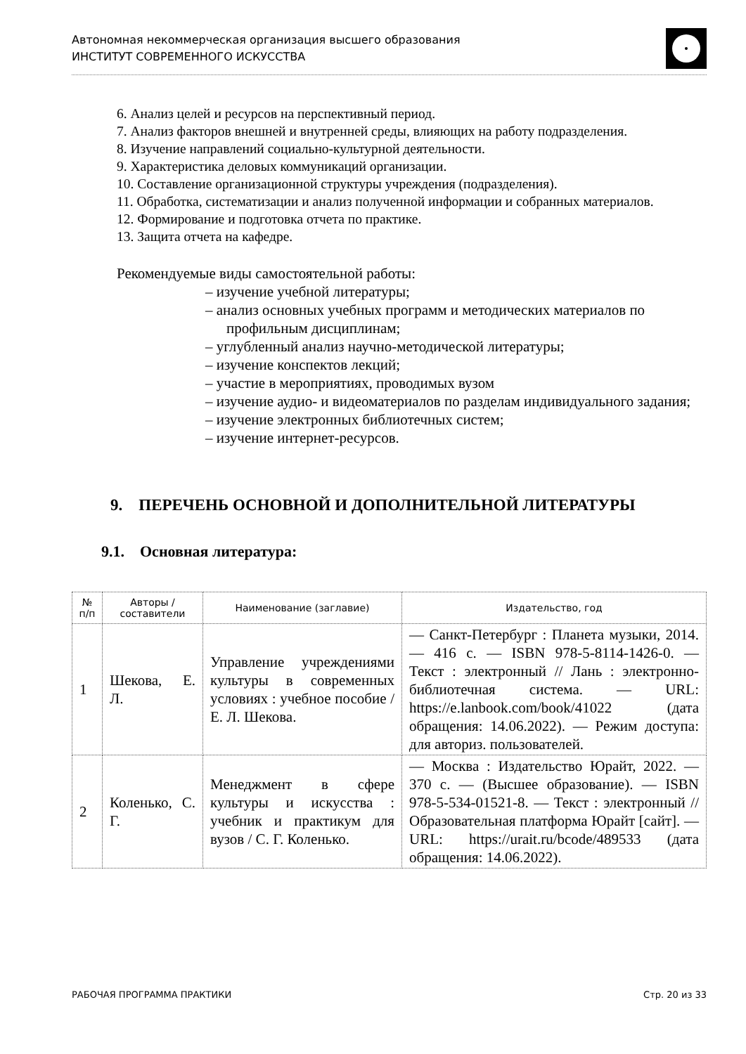Автономная некоммерческая организация высшего образования
ИНСТИТУТ СОВРЕМЕННОГО ИСКУССТВА
6. Анализ целей и ресурсов на перспективный период.
7. Анализ факторов внешней и внутренней среды, влияющих на работу подразделения.
8. Изучение направлений социально-культурной деятельности.
9. Характеристика деловых коммуникаций организации.
10. Составление организационной структуры учреждения (подразделения).
11. Обработка, систематизации и анализ полученной информации и собранных материалов.
12. Формирование и подготовка отчета по практике.
13. Защита отчета на кафедре.
Рекомендуемые виды самостоятельной работы:
– изучение учебной литературы;
– анализ основных учебных программ и методических материалов по профильным дисциплинам;
– углубленный анализ научно-методической литературы;
– изучение конспектов лекций;
– участие в мероприятиях, проводимых вузом
– изучение аудио- и видеоматериалов по разделам индивидуального задания;
– изучение электронных библиотечных систем;
– изучение интернет-ресурсов.
9. ПЕРЕЧЕНЬ ОСНОВНОЙ И ДОПОЛНИТЕЛЬНОЙ ЛИТЕРАТУРЫ
9.1. Основная литература:
| № п/п | Авторы /составители | Наименование (заглавие) | Издательство, год |
| --- | --- | --- | --- |
| 1 | Шекова, Е. Л. | Управление учреждениями культуры в современных условиях : учебное пособие / Е. Л. Шекова. | — Санкт-Петербург : Планета музыки, 2014. — 416 с. — ISBN 978-5-8114-1426-0. — Текст : электронный // Лань : электронно-библиотечная система. — URL: https://e.lanbook.com/book/41022 (дата обращения: 14.06.2022). — Режим доступа: для авториз. пользователей. |
| 2 | Коленько, С. Г. | Менеджмент в сфере культуры и искусства : учебник и практикум для вузов / С. Г. Коленько. | — Москва : Издательство Юрайт, 2022. — 370 с. — (Высшее образование). — ISBN 978-5-534-01521-8. — Текст : электронный // Образовательная платформа Юрайт [сайт]. — URL: https://urait.ru/bcode/489533 (дата обращения: 14.06.2022). |
РАБОЧАЯ ПРОГРАММА ПРАКТИКИ Стр. 20 из 33